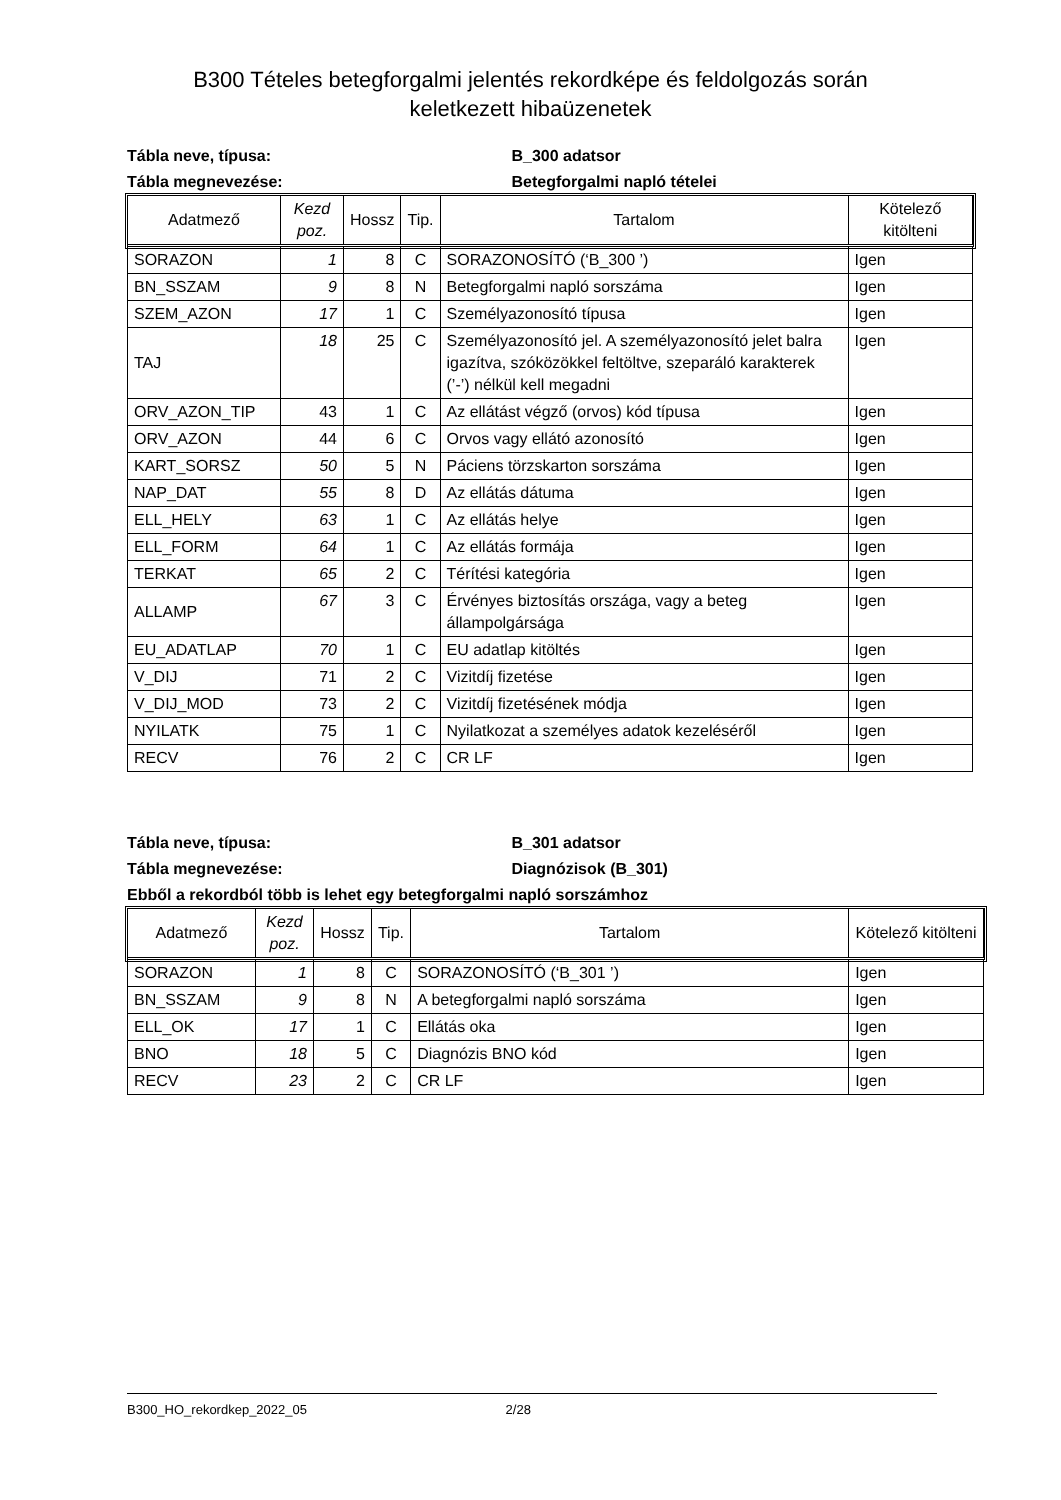B300 Tételes betegforgalmi jelentés rekordképe és feldolgozás során
keletkezett hibaüzenetek
Tábla neve, típusa: B_300 adatsor
Tábla megnevezése: Betegforgalmi napló tételei
| Adatmező | Kezd poz. | Hossz | Tip. | Tartalom | Kötelező kitölteni |
| --- | --- | --- | --- | --- | --- |
| SORAZON | 1 | 8 | C | SORAZONOSÍTÓ (‘B_300 ’) | Igen |
| BN_SSZAM | 9 | 8 | N | Betegforgalmi napló sorszáma | Igen |
| SZEM_AZON | 17 | 1 | C | Személyazonosító típusa | Igen |
| TAJ | 18 | 25 | C | Személyazonosító jel. A személyazonosító jelet balra igazítva, szóközökkel feltöltve, szeparáló karakterek (’-’) nélkül kell megadni | Igen |
| ORV_AZON_TIP | 43 | 1 | C | Az ellátást végző (orvos) kód típusa | Igen |
| ORV_AZON | 44 | 6 | C | Orvos vagy ellátó azonosító | Igen |
| KART_SORSZ | 50 | 5 | N | Páciens törzskarton sorszáma | Igen |
| NAP_DAT | 55 | 8 | D | Az ellátás dátuma | Igen |
| ELL_HELY | 63 | 1 | C | Az ellátás helye | Igen |
| ELL_FORM | 64 | 1 | C | Az ellátás formája | Igen |
| TERKAT | 65 | 2 | C | Térítési kategória | Igen |
| ALLAMP | 67 | 3 | C | Érvényes biztosítás országa, vagy a beteg állampolgársága | Igen |
| EU_ADATLAP | 70 | 1 | C | EU adatlap kitöltés | Igen |
| V_DIJ | 71 | 2 | C | Vizitdíj fizetése | Igen |
| V_DIJ_MOD | 73 | 2 | C | Vizitdíj fizetésének módja | Igen |
| NYILATK | 75 | 1 | C | Nyilatkozat a személyes adatok kezeléséről | Igen |
| RECV | 76 | 2 | C | CR LF | Igen |
Tábla neve, típusa: B_301 adatsor
Tábla megnevezése: Diagnózisok (B_301)
Ebből a rekordból több is lehet egy betegforgalmi napló sorszámhoz
| Adatmező | Kezd poz. | Hossz | Tip. | Tartalom | Kötelező kitölteni |
| --- | --- | --- | --- | --- | --- |
| SORAZON | 1 | 8 | C | SORAZONOSÍTÓ (‘B_301 ’) | Igen |
| BN_SSZAM | 9 | 8 | N | A betegforgalmi napló sorszáma | Igen |
| ELL_OK | 17 | 1 | C | Ellátás oka | Igen |
| BNO | 18 | 5 | C | Diagnózis BNO kód | Igen |
| RECV | 23 | 2 | C | CR LF | Igen |
B300_HO_rekordkep_2022_05 2/28